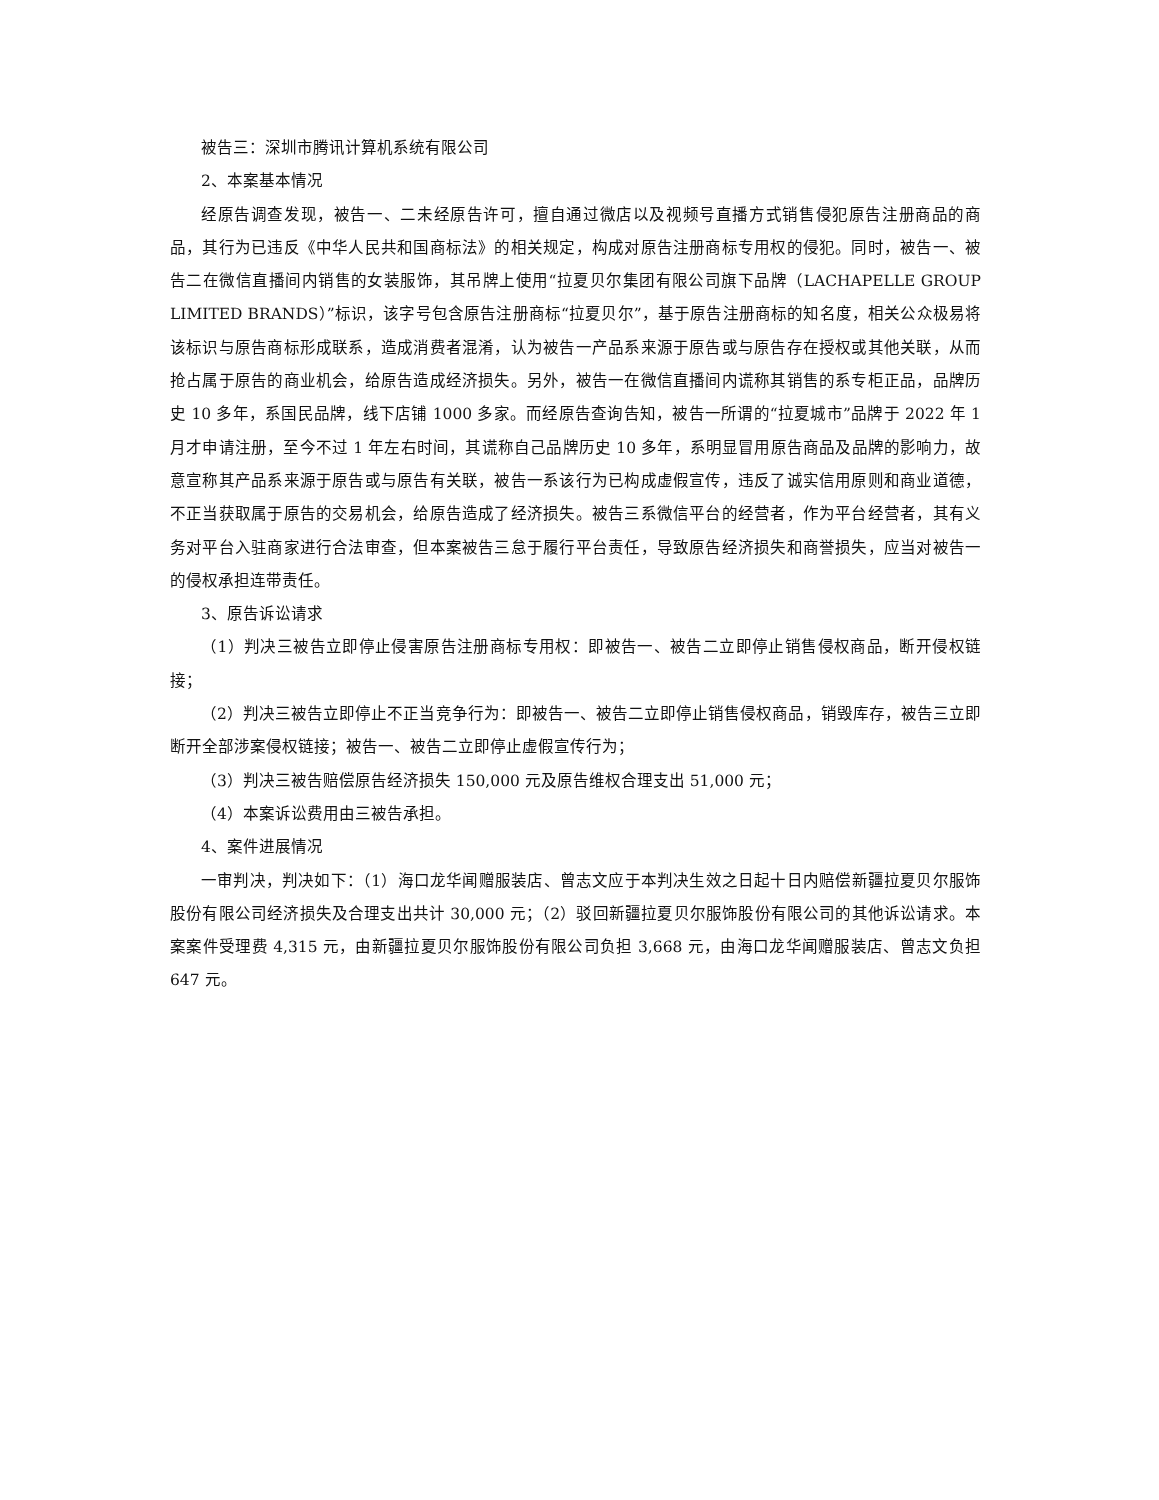被告三：深圳市腾讯计算机系统有限公司
2、本案基本情况
经原告调查发现，被告一、二未经原告许可，擅自通过微店以及视频号直播方式销售侵犯原告注册商品的商品，其行为已违反《中华人民共和国商标法》的相关规定，构成对原告注册商标专用权的侵犯。同时，被告一、被告二在微信直播间内销售的女装服饰，其吊牌上使用“拉夏贝尔集团有限公司旗下品牌（LACHAPELLE GROUP LIMITED BRANDS）”标识，该字号包含原告注册商标“拉夏贝尔”，基于原告注册商标的知名度，相关公众极易将该标识与原告商标形成联系，造成消费者混淆，认为被告一产品系来源于原告或与原告存在授权或其他关联，从而抢占属于原告的商业机会，给原告造成经济损失。另外，被告一在微信直播间内谎称其销售的系专柜正品，品牌历史 10 多年，系国民品牌，线下店铺 1000 多家。而经原告查询告知，被告一所谓的“拉夏城市”品牌于 2022 年 1 月才申请注册，至今不过 1 年左右时间，其谎称自己品牌历史 10 多年，系明显冒用原告商品及品牌的影响力，故意宣称其产品系来源于原告或与原告有关联，被告一系该行为已构成虚假宣传，违反了诚实信用原则和商业道德，不正当获取属于原告的交易机会，给原告造成了经济损失。被告三系微信平台的经营者，作为平台经营者，其有义务对平台入驻商家进行合法审查，但本案被告三怠于履行平台责任，导致原告经济损失和商誉损失，应当对被告一的侵权承担连带责任。
3、原告诉讼请求
（1）判决三被告立即停止侵害原告注册商标专用权：即被告一、被告二立即停止销售侵权商品，断开侵权链接；
（2）判决三被告立即停止不正当竞争行为：即被告一、被告二立即停止销售侵权商品，销毁库存，被告三立即断开全部涉案侵权链接；被告一、被告二立即停止虚假宣传行为；
（3）判决三被告赔偿原告经济损失 150,000 元及原告维权合理支出 51,000 元；
（4）本案诉讼费用由三被告承担。
4、案件进展情况
一审判决，判决如下：（1）海口龙华闻赠服装店、曾志文应于本判决生效之日起十日内赔偿新疆拉夏贝尔服饰股份有限公司经济损失及合理支出共计 30,000 元；（2）驳回新疆拉夏贝尔服饰股份有限公司的其他诉讼请求。本案案件受理费 4,315 元，由新疆拉夏贝尔服饰股份有限公司负担 3,668 元，由海口龙华闻赠服装店、曾志文负担 647 元。